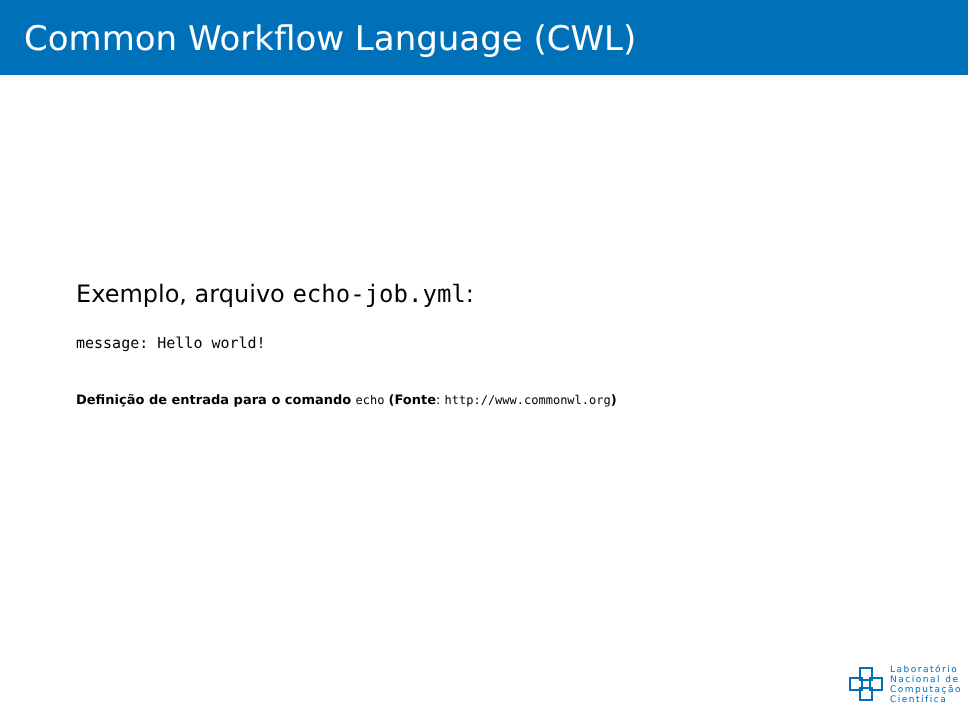Common Workflow Language (CWL)
Exemplo, arquivo echo-job.yml:
message: Hello world!
Definição de entrada para o comando echo (Fonte: http://www.commonwl.org)
Laboratório
Nacional de
Computação
Científica